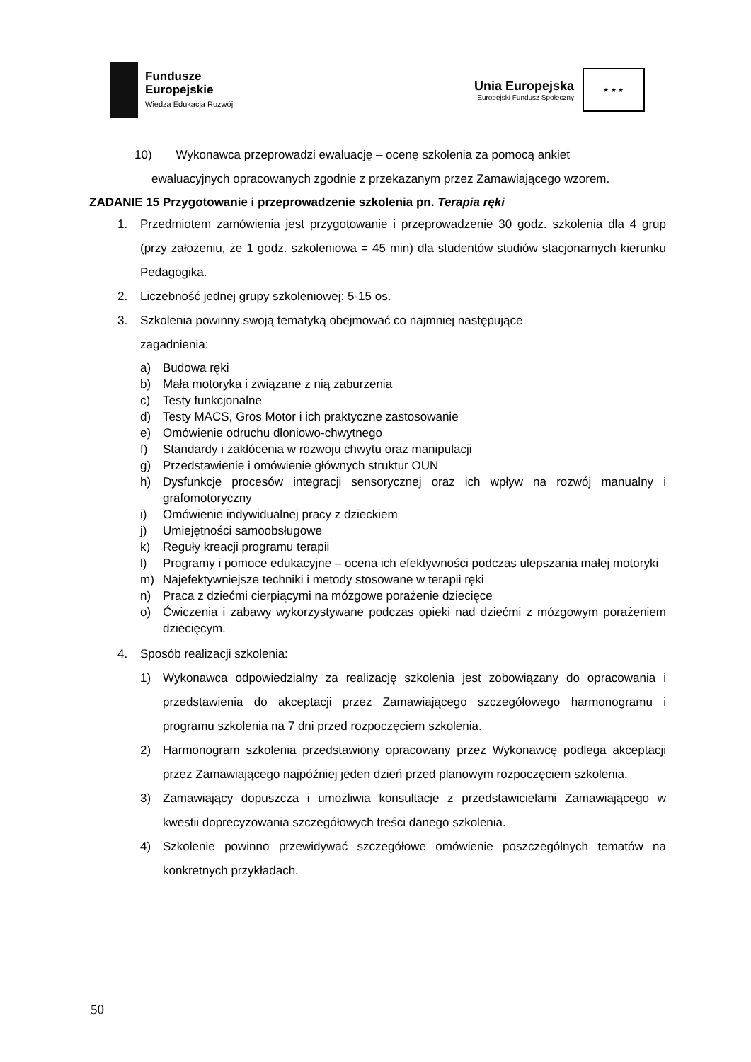Fundusze
Europejskie
Wiedza Edukacja Rozwój
Unia Europejska
Europejski Fundusz Społeczny
★ ★ ★
10) Wykonawca przeprowadzi ewaluację – ocenę szkolenia za pomocą ankiet
ewaluacyjnych opracowanych zgodnie z przekazanym przez Zamawiającego wzorem.
ZADANIE 15 Przygotowanie i przeprowadzenie szkolenia pn. Terapia ręki
1. Przedmiotem zamówienia jest przygotowanie i przeprowadzenie 30 godz. szkolenia dla 4 grup (przy założeniu, że 1 godz. szkoleniowa = 45 min) dla studentów studiów stacjonarnych kierunku Pedagogika.
2. Liczebność jednej grupy szkoleniowej: 5-15 os.
3. Szkolenia powinny swoją tematyką obejmować co najmniej następujące
zagadnienia:
a) Budowa ręki
b) Mała motoryka i związane z nią zaburzenia
c) Testy funkcjonalne
d) Testy MACS, Gros Motor i ich praktyczne zastosowanie
e) Omówienie odruchu dłoniowo-chwytnego
f) Standardy i zakłócenia w rozwoju chwytu oraz manipulacji
g) Przedstawienie i omówienie głównych struktur OUN
h) Dysfunkcje procesów integracji sensorycznej oraz ich wpływ na rozwój manualny i grafomotoryczny
i) Omówienie indywidualnej pracy z dzieckiem
j) Umiejętności samoobsługowe
k) Reguły kreacji programu terapii
l) Programy i pomoce edukacyjne – ocena ich efektywności podczas ulepszania małej motoryki
m) Najefektywniejsze techniki i metody stosowane w terapii ręki
n) Praca z dziećmi cierpiącymi na mózgowe porażenie dziecięce
o) Ćwiczenia i zabawy wykorzystywane podczas opieki nad dziećmi z mózgowym porażeniem dziecięcym.
4. Sposób realizacji szkolenia:
1) Wykonawca odpowiedzialny za realizację szkolenia jest zobowiązany do opracowania i przedstawienia do akceptacji przez Zamawiającego szczegółowego harmonogramu i programu szkolenia na 7 dni przed rozpoczęciem szkolenia.
2) Harmonogram szkolenia przedstawiony opracowany przez Wykonawcę podlega akceptacji przez Zamawiającego najpóźniej jeden dzień przed planowym rozpoczęciem szkolenia.
3) Zamawiający dopuszcza i umożliwia konsultacje z przedstawicielami Zamawiającego w kwestii doprecyzowania szczegółowych treści danego szkolenia.
4) Szkolenie powinno przewidywać szczegółowe omówienie poszczególnych tematów na konkretnych przykładach.
50